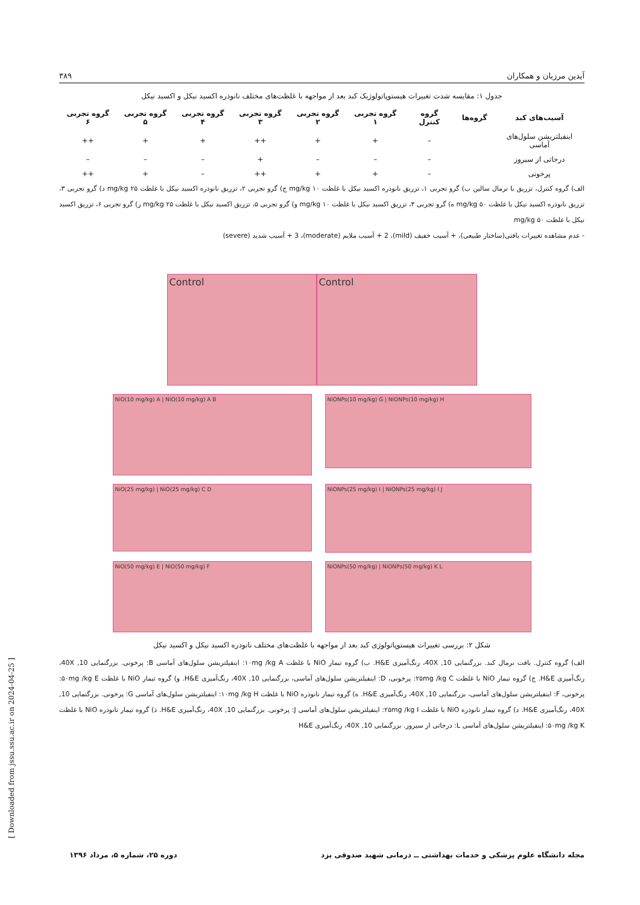آیدین مرزبان و همکاران ۳۸۹
جدول ۱: مقایسه شدت تغییرات هیستوپاتولوژیک کبد بعد از مواجهه با غلظت‌های مختلف نانوذره اکسید نیکل و اکسید نیکل
| آسیب‌های کبد | گروه‌ها | گروه کنترل | گروه تجربی ۱ | گروه تجربی ۲ | گروه تجربی ۳ | گروه تجربی ۴ | گروه تجربی ۵ | گروه تجربی ۶ |
| --- | --- | --- | --- | --- | --- | --- | --- | --- |
| اینفیلتریشن سلول‌های آماسی | | – | + | + | ++ | + | + | ++ |
| درجاتی از سیروز | | – | – | – | + | – | – | – |
| پرخونی | | – | + | + | ++ | – | + | ++ |
الف) گروه کنترل، تزریق با نرمال سالین ب) گرو تجربی ۱، تزریق نانوذره اکسید نیکل با غلظت mg/kg ۱۰ ج) گرو تجربی ۲، تزریق نانوذره اکسید نیکل با غلظت mg/kg ۲۵ د) گرو تجربی ۳، تزریق نانوذره اکسید نیکل با غلظت mg/kg ۵۰ ه) گرو تجربی ۴، تزریق اکسید نیکل با غلظت mg/kg ۱۰ و) گرو تجربی ۵، تزریق اکسید نیکل با غلظت mg/kg ۲۵ ر) گرو تجربی ۶، تزریق اکسید نیکل با غلظت mg/kg ۵۰
- عدم مشاهده تغییرات بافتی(ساختار طبیعی)، + آسیب خفیف (mild)، 2 + آسیب ملایم (moderate)، 3 + آسیب شدید (severe)
Control Control
NiO(10 mg/kg) A | NiO(10 mg/kg) A B
NiONPs(10 mg/kg) G | NiONPs(10 mg/kg) H
NiO(25 mg/kg) | NiO(25 mg/kg) C D
NiONPs(25 mg/kg) I | NiONPs(25 mg/kg) I J
NiO(50 mg/kg) E | NiO(50 mg/kg) F NiONPs(50 mg/kg) | NiONPs(50 mg/kg) K L
شکل ۲: بررسی تغییرات هیستوپاتولوژی کبد بعد از مواجهه با غلظت‌های مختلف نانوذره اکسید نیکل و اکسید نیکل
الف) گروه کنترل. بافت نرمال کبد. بزرگنمایی 10, 40X، رنگ‌آمیزی H&E. ب) گروه تیمار NiO با غلظت ۱۰mg /kg A: اینفیلتریشن سلول‌های آماسی B: پرخونی. بزرگنمایی 10, 40X، رنگ‌آمیزی H&E. ج) گروه تیمار NiO با غلظت ۲۵mg /kg C: پرخونی، D: اینفیلتریشن سلول‌های آماسی، بزرگنمایی 10, 40X، رنگ‌آمیزی H&E. و) گروه تیمار NiO با غلظت ۵۰mg /kg E: پرخونی، F: اینفیلتریشن سلول‌های آماسی، بزرگنمایی 10, 40X، رنگ‌آمیزی H&E. ه) گروه تیمار نانوذره NiO با غلظت ۱۰mg /kg H: اینفیلتریشن سلول‌های آماسی G: پرخونی. بزرگنمایی 10, 40X، رنگ‌آمیزی H&E. د) گروه تیمار نانوذره NiO با غلظت ۲۵mg /kg I: اینفیلتریشن سلول‌های آماسی J: پرخونی. بزرگنمایی 10, 40X، رنگ‌آمیزی H&E. ذ) گروه تیمار نانوذره NiO با غلظت ۵۰mg /kg K: اینفیلتریشن سلول‌های آماسی L: درجاتی از سیروز. بزرگنمایی 10, 40X، رنگ‌آمیزی H&E
مجله دانشگاه علوم پزشکی و خدمات بهداشتی ــ درمانی شهید صدوقی یزد دوره ۲۵، شماره ۵، مرداد ۱۳۹۶
[ Downloaded from jssu.ssu.ac.ir on 2024-04-25 ]